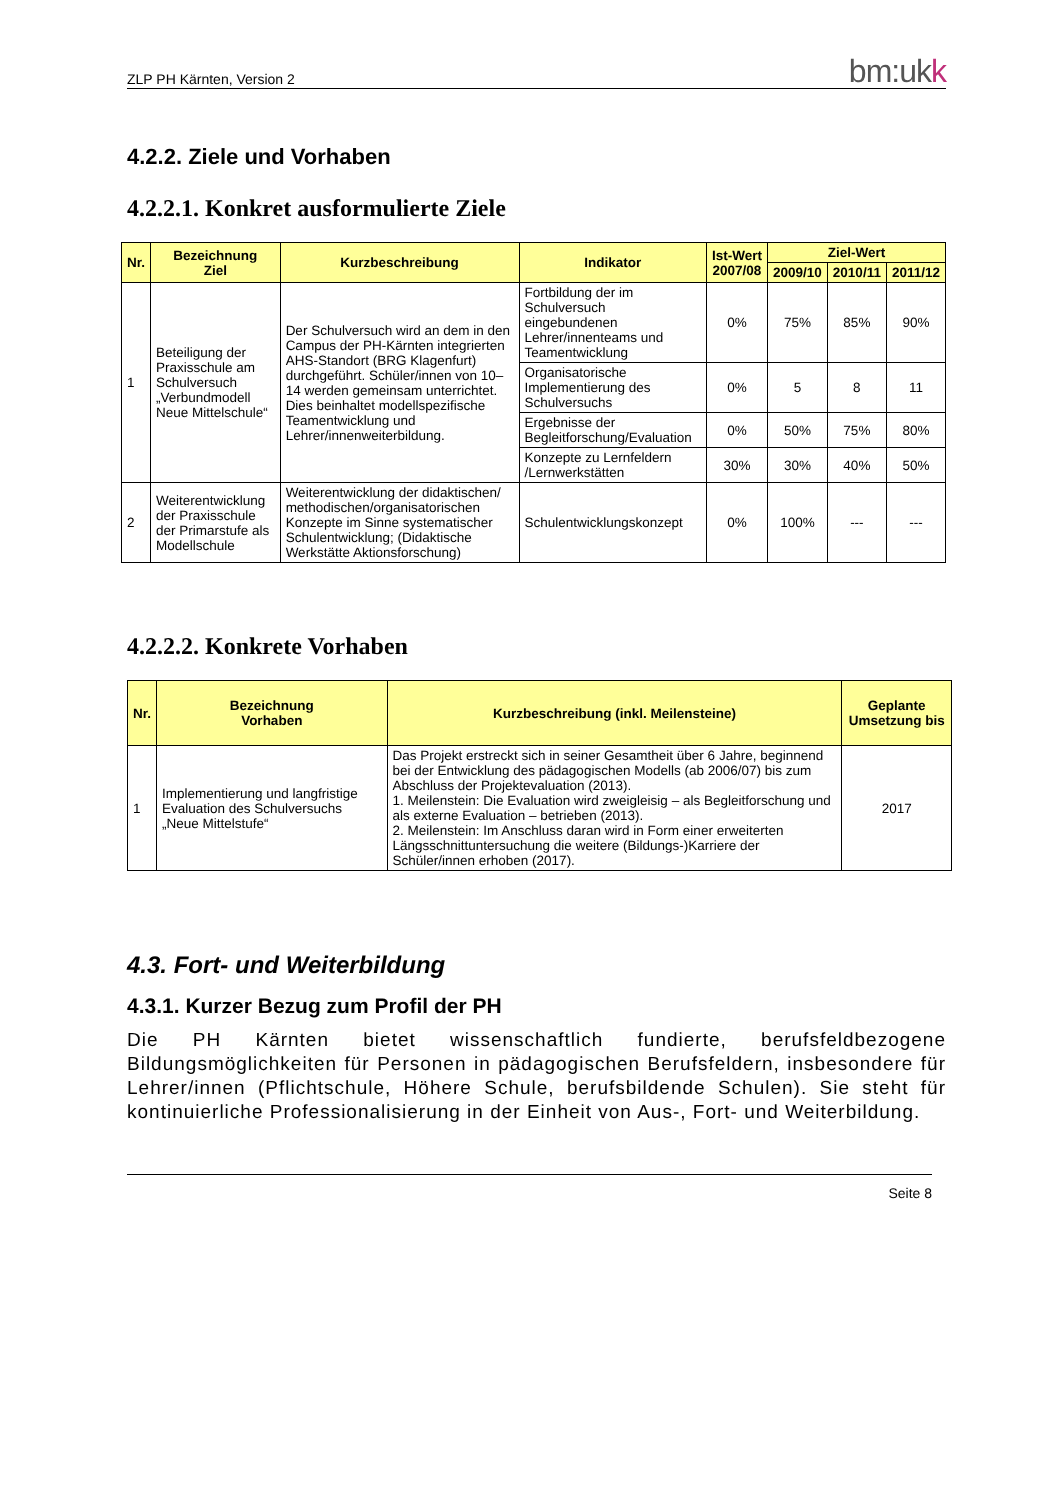ZLP PH Kärnten, Version 2 bm:ukk
4.2.2. Ziele und Vorhaben
4.2.2.1. Konkret ausformulierte Ziele
| Nr. | Bezeichnung Ziel | Kurzbeschreibung | Indikator | Ist-Wert 2007/08 | Ziel-Wert | | |
| --- | --- | --- | --- | --- | --- | --- | --- |
| | | | | | 2009/10 | 2010/11 | 2011/12 |
| 1 | Beteiligung der Praxisschule am Schulversuch „Verbundmodell Neue Mittelschule“ | Der Schulversuch wird an dem in den Campus der PH-Kärnten integrierten AHS-Standort (BRG Klagenfurt) durchgeführt. Schüler/innen von 10–14 werden gemeinsam unterrichtet. Dies beinhaltet modellspezifische Teamentwicklung und Lehrer/innenweiterbildung. | Fortbildung der im Schulversuch eingebundenen Lehrer/innenteams und Teamentwicklung | 0% | 75% | 85% | 90% |
| | | | Organisatorische Implementierung des Schulversuchs | 0% | 5 | 8 | 11 |
| | | | Ergebnisse der Begleitforschung/Evaluation | 0% | 50% | 75% | 80% |
| | | | Konzepte zu Lernfeldern /Lernwerkstätten | 30% | 30% | 40% | 50% |
| 2 | Weiterentwicklung der Praxisschule der Primarstufe als Modellschule | Weiterentwicklung der didaktischen/ methodischen/organisatorischen Konzepte im Sinne systematischer Schulentwicklung; (Didaktische Werkstätte Aktionsforschung) | Schulentwicklungskonzept | 0% | 100% | --- | --- |
4.2.2.2. Konkrete Vorhaben
| Nr. | Bezeichnung Vorhaben | Kurzbeschreibung (inkl. Meilensteine) | Geplante Umsetzung bis |
| --- | --- | --- | --- |
| 1 | Implementierung und langfristige Evaluation des Schulversuchs „Neue Mittelstufe“ | Das Projekt erstreckt sich in seiner Gesamtheit über 6 Jahre, beginnend bei der Entwicklung des pädagogischen Modells (ab 2006/07) bis zum Abschluss der Projektevaluation (2013). 1. Meilenstein: Die Evaluation wird zweigleisig – als Begleitforschung und als externe Evaluation – betrieben (2013). 2. Meilenstein: Im Anschluss daran wird in Form einer erweiterten Längsschnittuntersuchung die weitere (Bildungs-)Karriere der Schüler/innen erhoben (2017). | 2017 |
4.3. Fort- und Weiterbildung
4.3.1. Kurzer Bezug zum Profil der PH
Die PH Kärnten bietet wissenschaftlich fundierte, berufsfeldbezogene Bildungsmöglichkeiten für Personen in pädagogischen Berufsfeldern, insbesondere für Lehrer/innen (Pflichtschule, Höhere Schule, berufsbildende Schulen). Sie steht für kontinuierliche Professionalisierung in der Einheit von Aus-, Fort- und Weiterbildung.
Seite 8